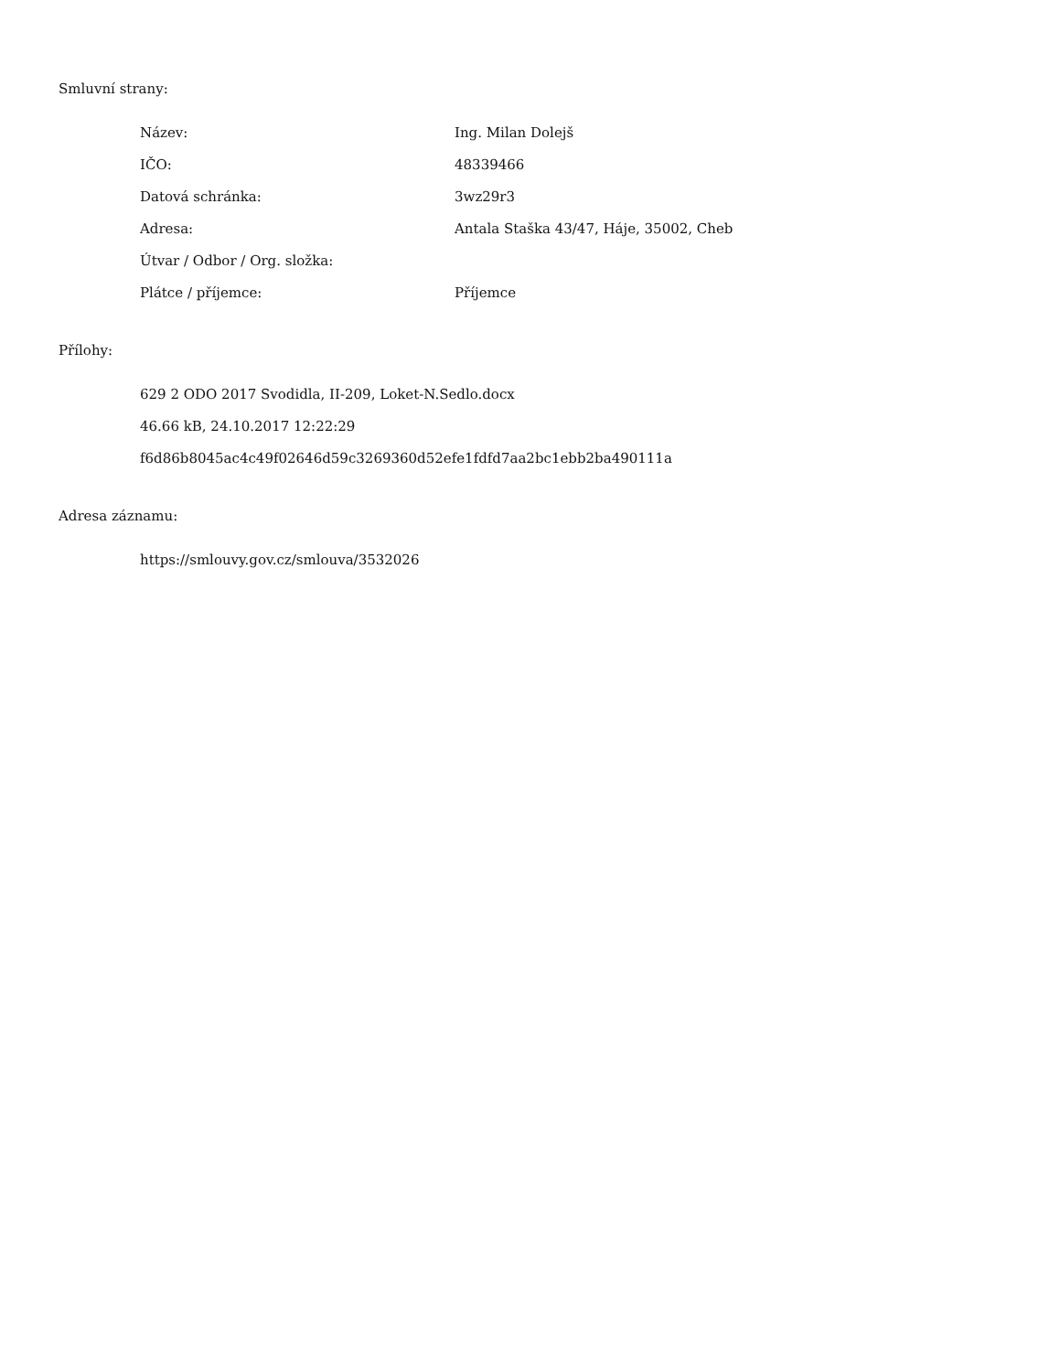Smluvní strany:
| Název: | Ing. Milan Dolejš |
| IČO: | 48339466 |
| Datová schránka: | 3wz29r3 |
| Adresa: | Antala Staška 43/47, Háje, 35002, Cheb |
| Útvar / Odbor / Org. složka: | |
| Plátce / příjemce: | Příjemce |
Přílohy:
629 2 ODO 2017 Svodidla, II-209, Loket-N.Sedlo.docx
46.66 kB, 24.10.2017 12:22:29
f6d86b8045ac4c49f02646d59c3269360d52efe1fdfd7aa2bc1ebb2ba490111a
Adresa záznamu:
https://smlouvy.gov.cz/smlouva/3532026